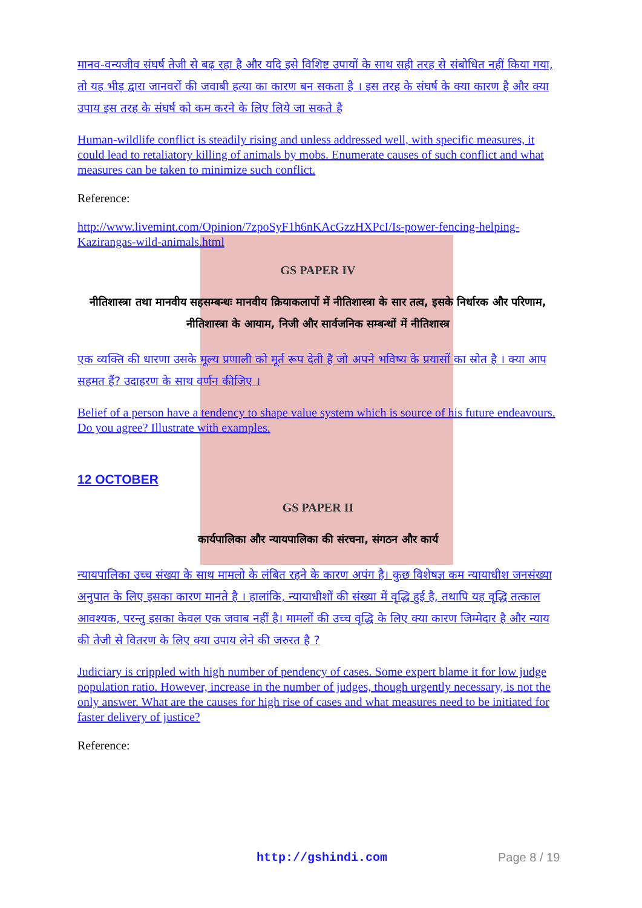मानव-वन्यजीव संघर्ष तेजी से बढ़ रहा है और यदि इसे विशिष्ट उपायों के साथ सही तरह से संबोधित नहीं किया गया, तो यह भीड़ द्वारा जानवरों की जवाबी हत्या का कारण बन सकता है । इस तरह के संघर्ष के क्या कारण है और क्या उपाय इस तरह के संघर्ष को कम करने के लिए लिये जा सकते है
Human-wildlife conflict is steadily rising and unless addressed well, with specific measures, it could lead to retaliatory killing of animals by mobs. Enumerate causes of such conflict and what measures can be taken to minimize such conflict.
Reference:
http://www.livemint.com/Opinion/7zpoSyF1h6nKAcGzzHXPcI/Is-power-fencing-helping-Kazirangas-wild-animals.html
GS PAPER IV
नीतिशास्त्रा तथा मानवीय सहसम्बन्धः मानवीय क्रियाकलापों में नीतिशास्त्रा के सार तत्व, इसके निर्धारक और परिणाम, नीतिशास्त्रा के आयाम, निजी और सार्वजनिक सम्बन्धों में नीतिशास्त्र
एक व्यक्ति की धारणा उसके मूल्य प्रणाली को मूर्त रूप देती है जो अपने भविष्य के प्रयासों का स्रोत है । क्या आप सहमत हैं? उदाहरण के साथ वर्णन कीजिए ।
Belief of a person have a tendency to shape value system which is source of his future endeavours. Do you agree? Illustrate with examples.
12 OCTOBER
GS PAPER II
कार्यपालिका और न्यायपालिका की संरचना, संगठन और कार्य
न्यायपालिका उच्च संख्या के साथ मामलो के लंबित रहने के कारण अपंग है। कुछ विशेषज्ञ कम न्यायाधीश जनसंख्या अनुपात के लिए इसका कारण मानते है । हालांकि, न्यायाधीशों की संख्या में वृद्धि हुई है, तथापि यह वृद्धि तत्काल आवश्यक, परन्तु इसका केवल एक जवाब नहीं है। मामलों की उच्च वृद्धि के लिए क्या कारण जिम्मेदार है और न्याय की तेजी से वितरण के लिए क्या उपाय लेने की जरुरत है ?
Judiciary is crippled with high number of pendency of cases. Some expert blame it for low judge population ratio. However, increase in the number of judges, though urgently necessary, is not the only answer. What are the causes for high rise of cases and what measures need to be initiated for faster delivery of justice?
Reference:
http://gshindi.com Page 8 / 19